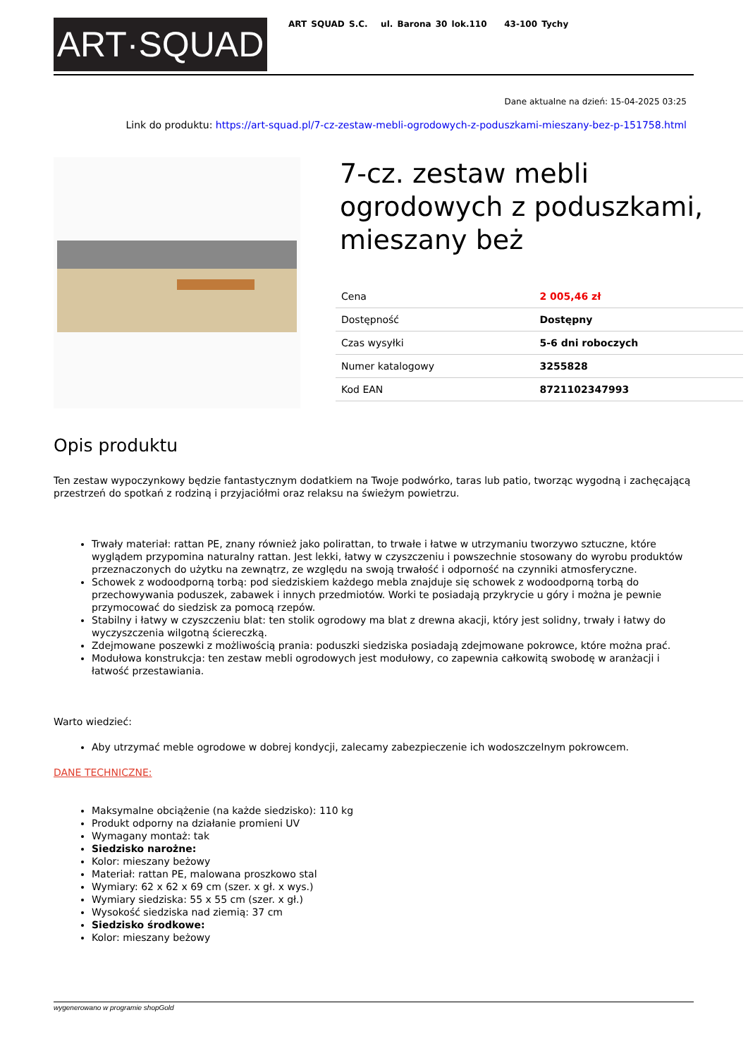ART·SQUAD
ART SQUAD S.C. ul. Barona 30 lok.110 43-100 Tychy
Dane aktualne na dzień: 15-04-2025 03:25
Link do produktu: https://art-squad.pl/7-cz-zestaw-mebli-ogrodowych-z-poduszkami-mieszany-bez-p-151758.html
7-cz. zestaw mebli ogrodowych z poduszkami, mieszany beż
| Cena | 2 005,46 zł |
| Dostępność | Dostępny |
| Czas wysyłki | 5-6 dni roboczych |
| Numer katalogowy | 3255828 |
| Kod EAN | 8721102347993 |
Opis produktu
Ten zestaw wypoczynkowy będzie fantastycznym dodatkiem na Twoje podwórko, taras lub patio, tworząc wygodną i zachęcającą przestrzeń do spotkań z rodziną i przyjaciółmi oraz relaksu na świeżym powietrzu.
Trwały materiał: rattan PE, znany również jako polirattan, to trwałe i łatwe w utrzymaniu tworzywo sztuczne, które wyglądem przypomina naturalny rattan. Jest lekki, łatwy w czyszczeniu i powszechnie stosowany do wyrobu produktów przeznaczonych do użytku na zewnątrz, ze względu na swoją trwałość i odporność na czynniki atmosferyczne.
Schowek z wodoodporną torbą: pod siedziskiem każdego mebla znajduje się schowek z wodoodporną torbą do przechowywania poduszek, zabawek i innych przedmiotów. Worki te posiadają przykrycie u góry i można je pewnie przymocować do siedzisk za pomocą rzepów.
Stabilny i łatwy w czyszczeniu blat: ten stolik ogrodowy ma blat z drewna akacji, który jest solidny, trwały i łatwy do wyczyszczenia wilgotną ściereczką.
Zdejmowane poszewki z możliwością prania: poduszki siedziska posiadają zdejmowane pokrowce, które można prać.
Modułowa konstrukcja: ten zestaw mebli ogrodowych jest modułowy, co zapewnia całkowitą swobodę w aranżacji i łatwość przestawiania.
Warto wiedzieć:
Aby utrzymać meble ogrodowe w dobrej kondycji, zalecamy zabezpieczenie ich wodoszczelnym pokrowcem.
DANE TECHNICZNE:
Maksymalne obciążenie (na każde siedzisko): 110 kg
Produkt odporny na działanie promieni UV
Wymagany montaż: tak
Siedzisko narożne:
Kolor: mieszany beżowy
Materiał: rattan PE, malowana proszkowo stal
Wymiary: 62 x 62 x 69 cm (szer. x gł. x wys.)
Wymiary siedziska: 55 x 55 cm (szer. x gł.)
Wysokość siedziska nad ziemią: 37 cm
Siedzisko środkowe:
Kolor: mieszany beżowy
wygenerowano w programie shopGold